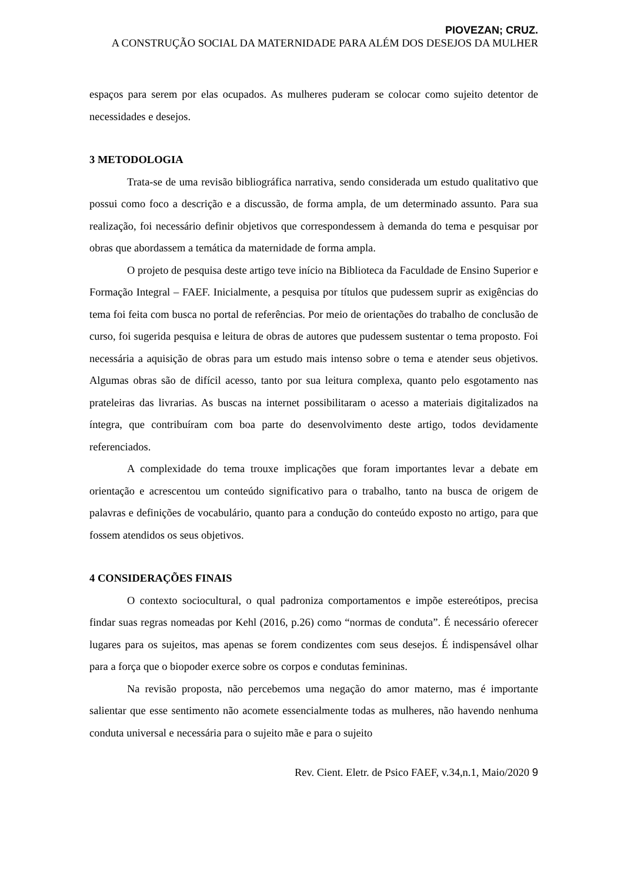PIOVEZAN; CRUZ.
A CONSTRUÇÃO SOCIAL DA MATERNIDADE PARA ALÉM DOS DESEJOS DA MULHER
espaços para serem por elas ocupados. As mulheres puderam se colocar como sujeito detentor de necessidades e desejos.
3 METODOLOGIA
Trata-se de uma revisão bibliográfica narrativa, sendo considerada um estudo qualitativo que possui como foco a descrição e a discussão, de forma ampla, de um determinado assunto. Para sua realização, foi necessário definir objetivos que correspondessem à demanda do tema e pesquisar por obras que abordassem a temática da maternidade de forma ampla.
O projeto de pesquisa deste artigo teve início na Biblioteca da Faculdade de Ensino Superior e Formação Integral – FAEF. Inicialmente, a pesquisa por títulos que pudessem suprir as exigências do tema foi feita com busca no portal de referências. Por meio de orientações do trabalho de conclusão de curso, foi sugerida pesquisa e leitura de obras de autores que pudessem sustentar o tema proposto. Foi necessária a aquisição de obras para um estudo mais intenso sobre o tema e atender seus objetivos. Algumas obras são de difícil acesso, tanto por sua leitura complexa, quanto pelo esgotamento nas prateleiras das livrarias. As buscas na internet possibilitaram o acesso a materiais digitalizados na íntegra, que contribuíram com boa parte do desenvolvimento deste artigo, todos devidamente referenciados.
A complexidade do tema trouxe implicações que foram importantes levar a debate em orientação e acrescentou um conteúdo significativo para o trabalho, tanto na busca de origem de palavras e definições de vocabulário, quanto para a condução do conteúdo exposto no artigo, para que fossem atendidos os seus objetivos.
4 CONSIDERAÇÕES FINAIS
O contexto sociocultural, o qual padroniza comportamentos e impõe estereótipos, precisa findar suas regras nomeadas por Kehl (2016, p.26) como “normas de conduta”. É necessário oferecer lugares para os sujeitos, mas apenas se forem condizentes com seus desejos. É indispensável olhar para a força que o biopoder exerce sobre os corpos e condutas femininas.
Na revisão proposta, não percebemos uma negação do amor materno, mas é importante salientar que esse sentimento não acomete essencialmente todas as mulheres, não havendo nenhuma conduta universal e necessária para o sujeito mãe e para o sujeito
Rev. Cient. Eletr. de Psico FAEF, v.34,n.1, Maio/2020 9